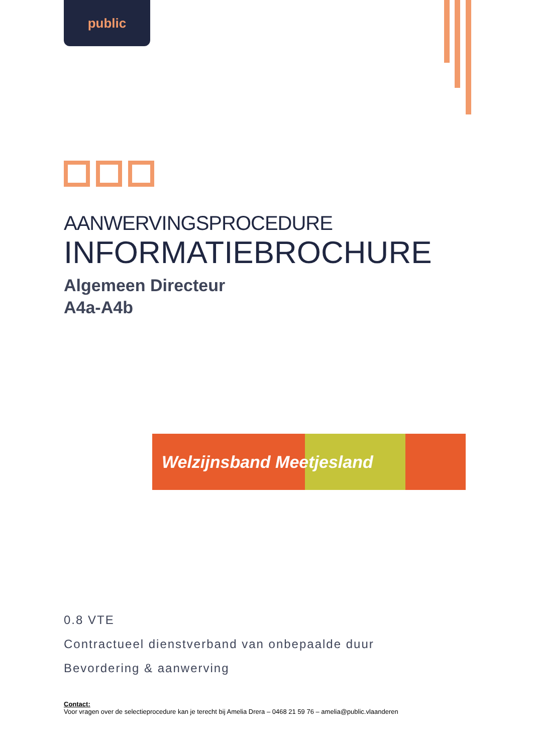public
AANWERVINGSPROCEDURE
INFORMATIEBROCHURE
Algemeen Directeur
A4a-A4b
Welzijnsband Meetjesland
0.8 VTE
Contractueel dienstverband van onbepaalde duur
Bevordering & aanwerving
Contact:
Voor vragen over de selectieprocedure kan je terecht bij Amelia Drera – 0468 21 59 76 – amelia@public.vlaanderen